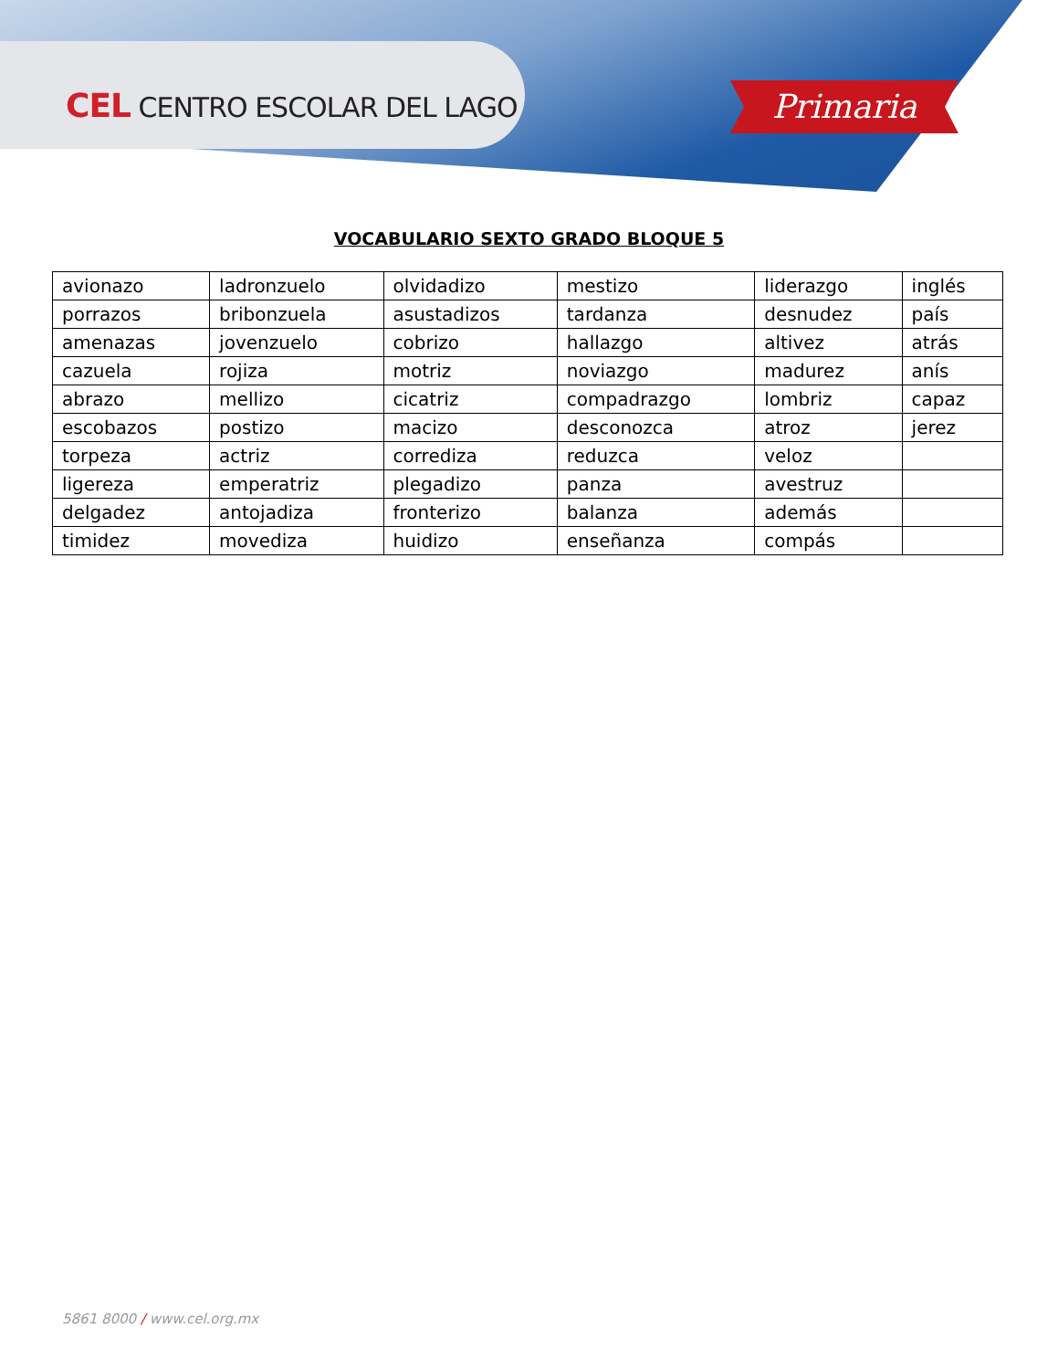CEL CENTRO ESCOLAR DEL LAGO Primaria
VOCABULARIO SEXTO GRADO BLOQUE 5
| avionazo | ladronzuelo | olvidadizo | mestizo | liderazgo | inglés |
| porrazos | bribonzuela | asustadizos | tardanza | desnudez | país |
| amenazas | jovenzuelo | cobrizo | hallazgo | altivez | atrás |
| cazuela | rojiza | motriz | noviazgo | madurez | anís |
| abrazo | mellizo | cicatriz | compadrazgo | lombriz | capaz |
| escobazos | postizo | macizo | desconozca | atroz | jerez |
| torpeza | actriz | corrediza | reduzca | veloz | |
| ligereza | emperatriz | plegadizo | panza | avestruz | |
| delgadez | antojadiza | fronterizo | balanza | además | |
| timidez | movediza | huidizo | enseñanza | compás | |
5861 8000 / www.cel.org.mx